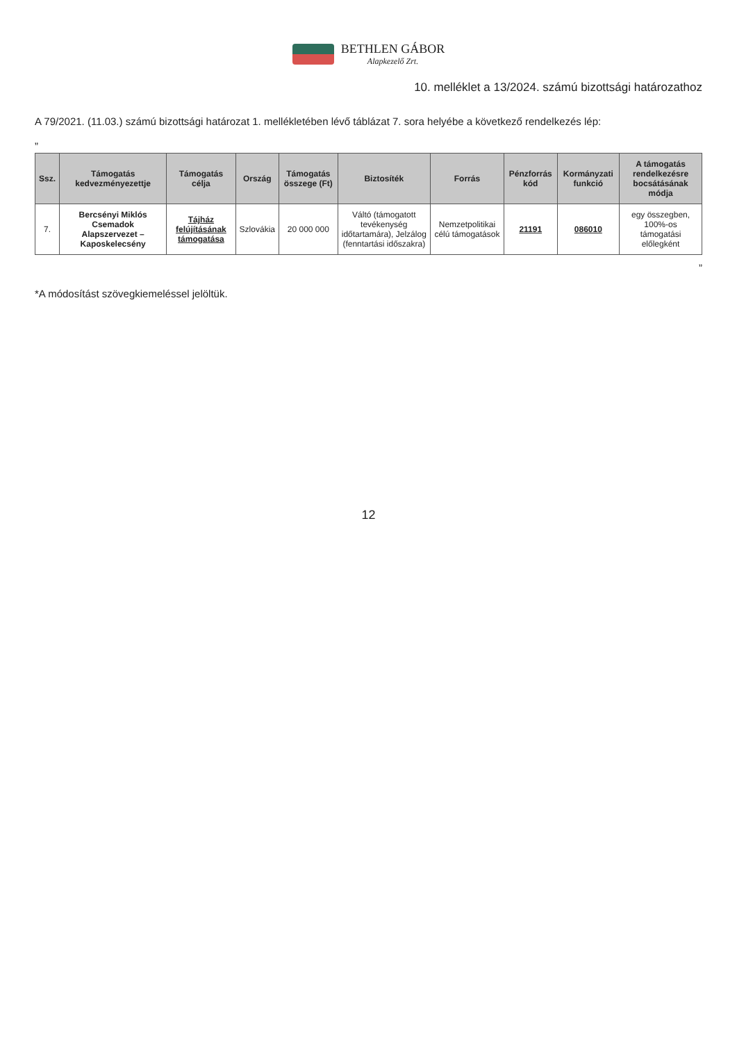BETHLEN GÁBOR Alapkezelő Zrt.
10. melléklet a 13/2024. számú bizottsági határozathoz
A 79/2021. (11.03.) számú bizottsági határozat 1. mellékletében lévő táblázat 7. sora helyébe a következő rendelkezés lép:
„
| Ssz. | Támogatás kedvezményezettje | Támogatás célja | Ország | Támogatás összege (Ft) | Biztosíték | Forrás | Pénzforrás kód | Kormányzati funkció | A támogatás rendelkezésre bocsátásának módja |
| --- | --- | --- | --- | --- | --- | --- | --- | --- | --- |
| 7. | Bercsényi Miklós Csemadok Alapszervezet – Kaposkelecsény | Tájház felújításának támogatása | Szlovákia | 20 000 000 | Váltó (támogatott tevékenység időtartamára), Jelzálog (fenntartási időszakra) | Nemzetpolitikai célú támogatások | 21191 | 086010 | egy összegben, 100%-os támogatási előlegként |
”
*A módosítást szövegkiemeléssel jelöltük.
12